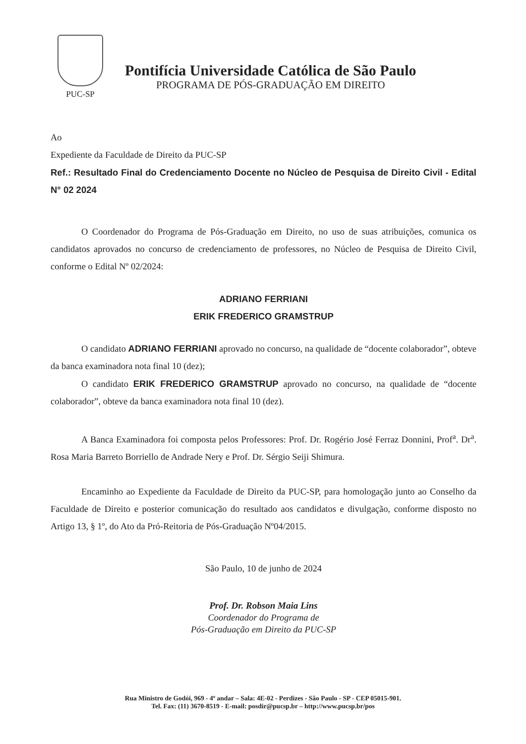PUC-SP
Pontifícia Universidade Católica de São Paulo
PROGRAMA DE PÓS-GRADUAÇÃO EM DIREITO
Ao
Expediente da Faculdade de Direito da PUC-SP
Ref.: Resultado Final do Credenciamento Docente no Núcleo de Pesquisa de Direito Civil - Edital N° 02 2024
O Coordenador do Programa de Pós-Graduação em Direito, no uso de suas atribuições, comunica os candidatos aprovados no concurso de credenciamento de professores, no Núcleo de Pesquisa de Direito Civil, conforme o Edital Nº 02/2024:
ADRIANO FERRIANI
ERIK FREDERICO GRAMSTRUP
O candidato ADRIANO FERRIANI aprovado no concurso, na qualidade de “docente colaborador”, obteve da banca examinadora nota final 10 (dez);
O candidato ERIK FREDERICO GRAMSTRUP aprovado no concurso, na qualidade de “docente colaborador”, obteve da banca examinadora nota final 10 (dez).
A Banca Examinadora foi composta pelos Professores: Prof. Dr. Rogério José Ferraz Donnini, Prof<sup>a</sup>. Dr<sup>a</sup>. Rosa Maria Barreto Borriello de Andrade Nery e Prof. Dr. Sérgio Seiji Shimura.
Encaminho ao Expediente da Faculdade de Direito da PUC-SP, para homologação junto ao Conselho da Faculdade de Direito e posterior comunicação do resultado aos candidatos e divulgação, conforme disposto no Artigo 13, § 1º, do Ato da Pró-Reitoria de Pós-Graduação Nº04/2015.
São Paulo, 10 de junho de 2024
Prof. Dr. Robson Maia Lins
Coordenador do Programa de
Pós-Graduação em Direito da PUC-SP
Rua Ministro de Godói, 969 - 4º andar – Sala: 4E-02 - Perdizes - São Paulo - SP - CEP 05015-901.
Tel. Fax: (11) 3670-8519 - E-mail: posdir@pucsp.br – http://www.pucsp.br/pos